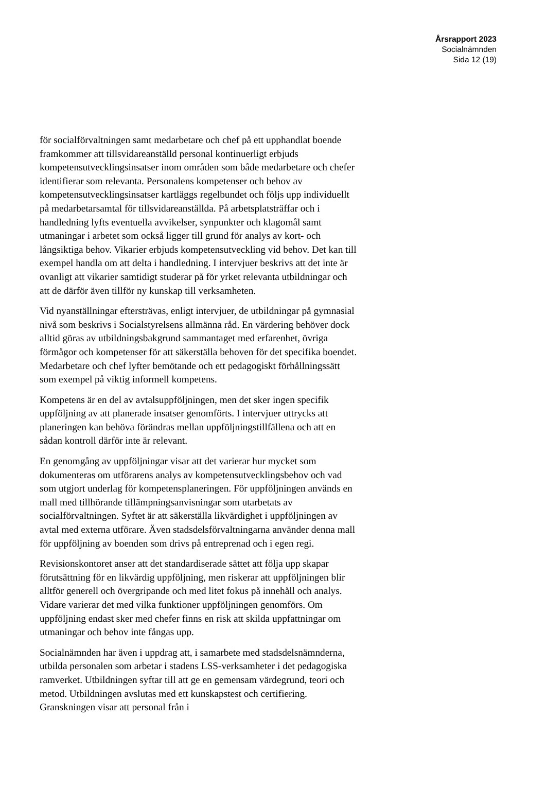Årsrapport 2023
Socialnämnden
Sida 12 (19)
för socialförvaltningen samt medarbetare och chef på ett upphandlat boende framkommer att tillsvidareanställd personal kontinuerligt erbjuds kompetensutvecklingsinsatser inom områden som både medarbetare och chefer identifierar som relevanta. Personalens kompetenser och behov av kompetensutvecklingsinsatser kartläggs regelbundet och följs upp individuellt på medarbetarsamtal för tillsvidareanställda. På arbetsplatsträffar och i handledning lyfts eventuella avvikelser, synpunkter och klagomål samt utmaningar i arbetet som också ligger till grund för analys av kort- och långsiktiga behov. Vikarier erbjuds kompetensutveckling vid behov. Det kan till exempel handla om att delta i handledning. I intervjuer beskrivs att det inte är ovanligt att vikarier samtidigt studerar på för yrket relevanta utbildningar och att de därför även tillför ny kunskap till verksamheten.
Vid nyanställningar eftersträvas, enligt intervjuer, de utbildningar på gymnasial nivå som beskrivs i Socialstyrelsens allmänna råd. En värdering behöver dock alltid göras av utbildningsbakgrund sammantaget med erfarenhet, övriga förmågor och kompetenser för att säkerställa behoven för det specifika boendet. Medarbetare och chef lyfter bemötande och ett pedagogiskt förhållningssätt som exempel på viktig informell kompetens.
Kompetens är en del av avtalsuppföljningen, men det sker ingen specifik uppföljning av att planerade insatser genomförts. I intervjuer uttrycks att planeringen kan behöva förändras mellan uppföljningstillfällena och att en sådan kontroll därför inte är relevant.
En genomgång av uppföljningar visar att det varierar hur mycket som dokumenteras om utförarens analys av kompetensutvecklingsbehov och vad som utgjort underlag för kompetensplaneringen. För uppföljningen används en mall med tillhörande tillämpningsanvisningar som utarbetats av socialförvaltningen. Syftet är att säkerställa likvärdighet i uppföljningen av avtal med externa utförare. Även stadsdelsförvaltningarna använder denna mall för uppföljning av boenden som drivs på entreprenad och i egen regi.
Revisionskontoret anser att det standardiserade sättet att följa upp skapar förutsättning för en likvärdig uppföljning, men riskerar att uppföljningen blir alltför generell och övergripande och med litet fokus på innehåll och analys. Vidare varierar det med vilka funktioner uppföljningen genomförs. Om uppföljning endast sker med chefer finns en risk att skilda uppfattningar om utmaningar och behov inte fångas upp.
Socialnämnden har även i uppdrag att, i samarbete med stadsdelsnämnderna, utbilda personalen som arbetar i stadens LSS-verksamheter i det pedagogiska ramverket. Utbildningen syftar till att ge en gemensam värdegrund, teori och metod. Utbildningen avslutas med ett kunskapstest och certifiering. Granskningen visar att personal från i